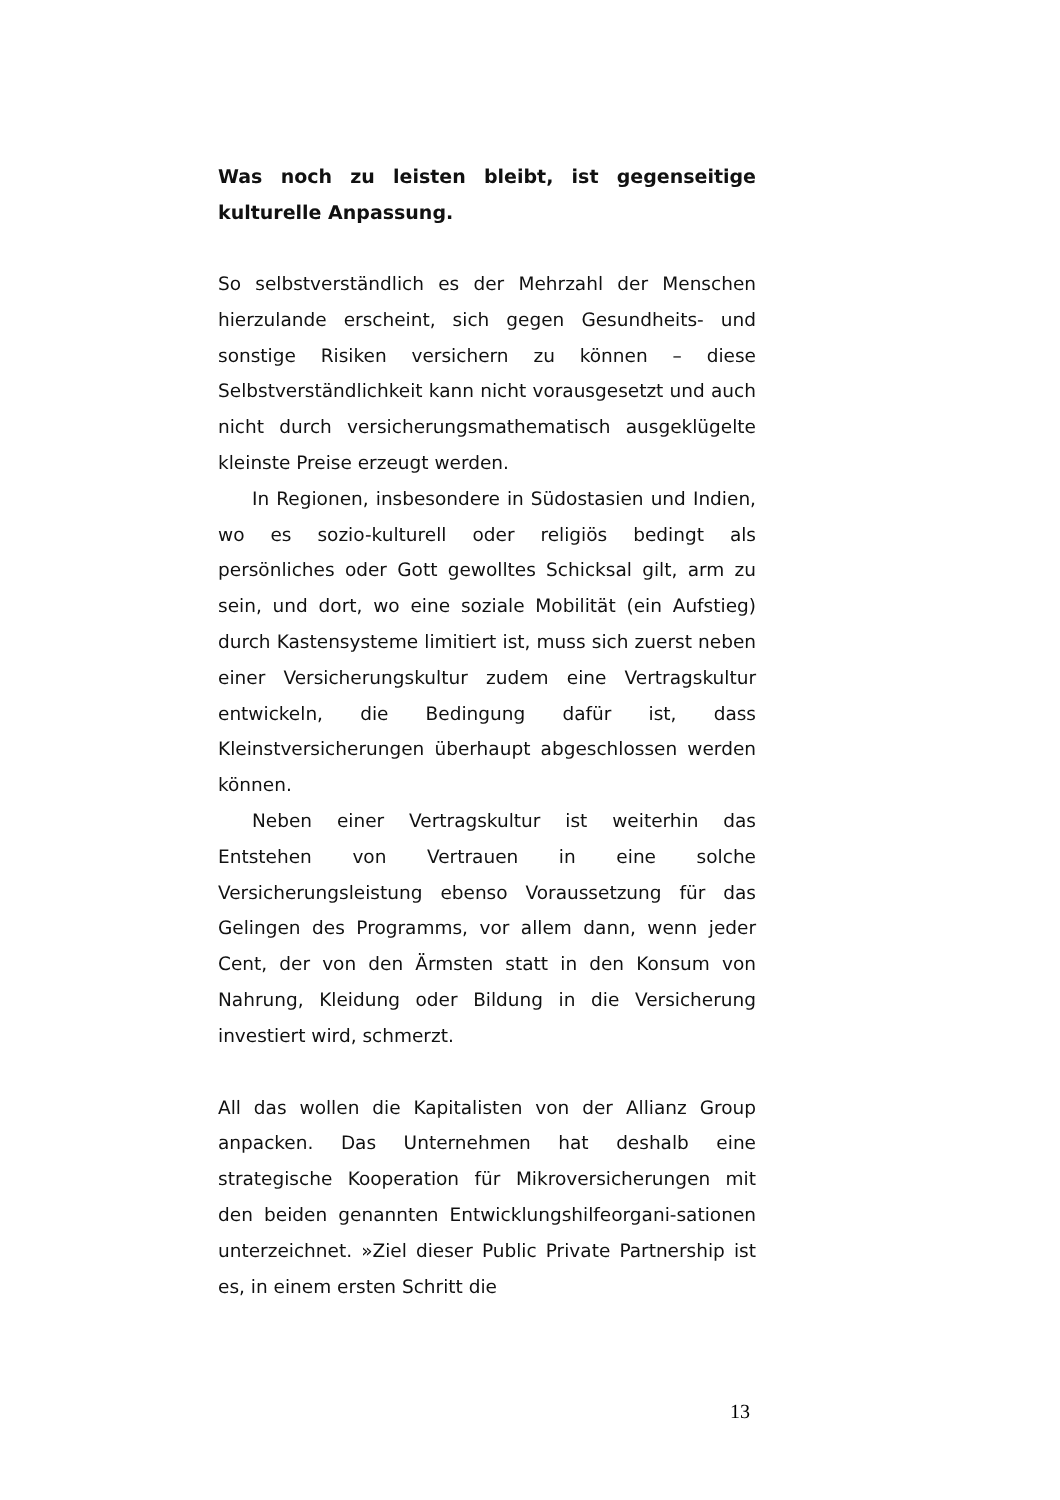Was noch zu leisten bleibt, ist gegenseitige kulturelle Anpassung.
So selbstverständlich es der Mehrzahl der Menschen hierzulande erscheint, sich gegen Gesundheits- und sonstige Risiken versichern zu können – diese Selbstverständlichkeit kann nicht vorausgesetzt und auch nicht durch versicherungsmathematisch ausgeklügelte kleinste Preise erzeugt werden.
In Regionen, insbesondere in Südostasien und Indien, wo es sozio-kulturell oder religiös bedingt als persönliches oder Gott gewolltes Schicksal gilt, arm zu sein, und dort, wo eine soziale Mobilität (ein Aufstieg) durch Kastensysteme limitiert ist, muss sich zuerst neben einer Versicherungskultur zudem eine Vertragskultur entwickeln, die Bedingung dafür ist, dass Kleinstversicherungen überhaupt abgeschlossen werden können.
Neben einer Vertragskultur ist weiterhin das Entstehen von Vertrauen in eine solche Versicherungsleistung ebenso Voraussetzung für das Gelingen des Programms, vor allem dann, wenn jeder Cent, der von den Ärmsten statt in den Konsum von Nahrung, Kleidung oder Bildung in die Versicherung investiert wird, schmerzt.
All das wollen die Kapitalisten von der Allianz Group anpacken. Das Unternehmen hat deshalb eine strategische Kooperation für Mikroversicherungen mit den beiden genannten Entwicklungshilfeorgani-sationen unterzeichnet. »Ziel dieser Public Private Partnership ist es, in einem ersten Schritt die
13